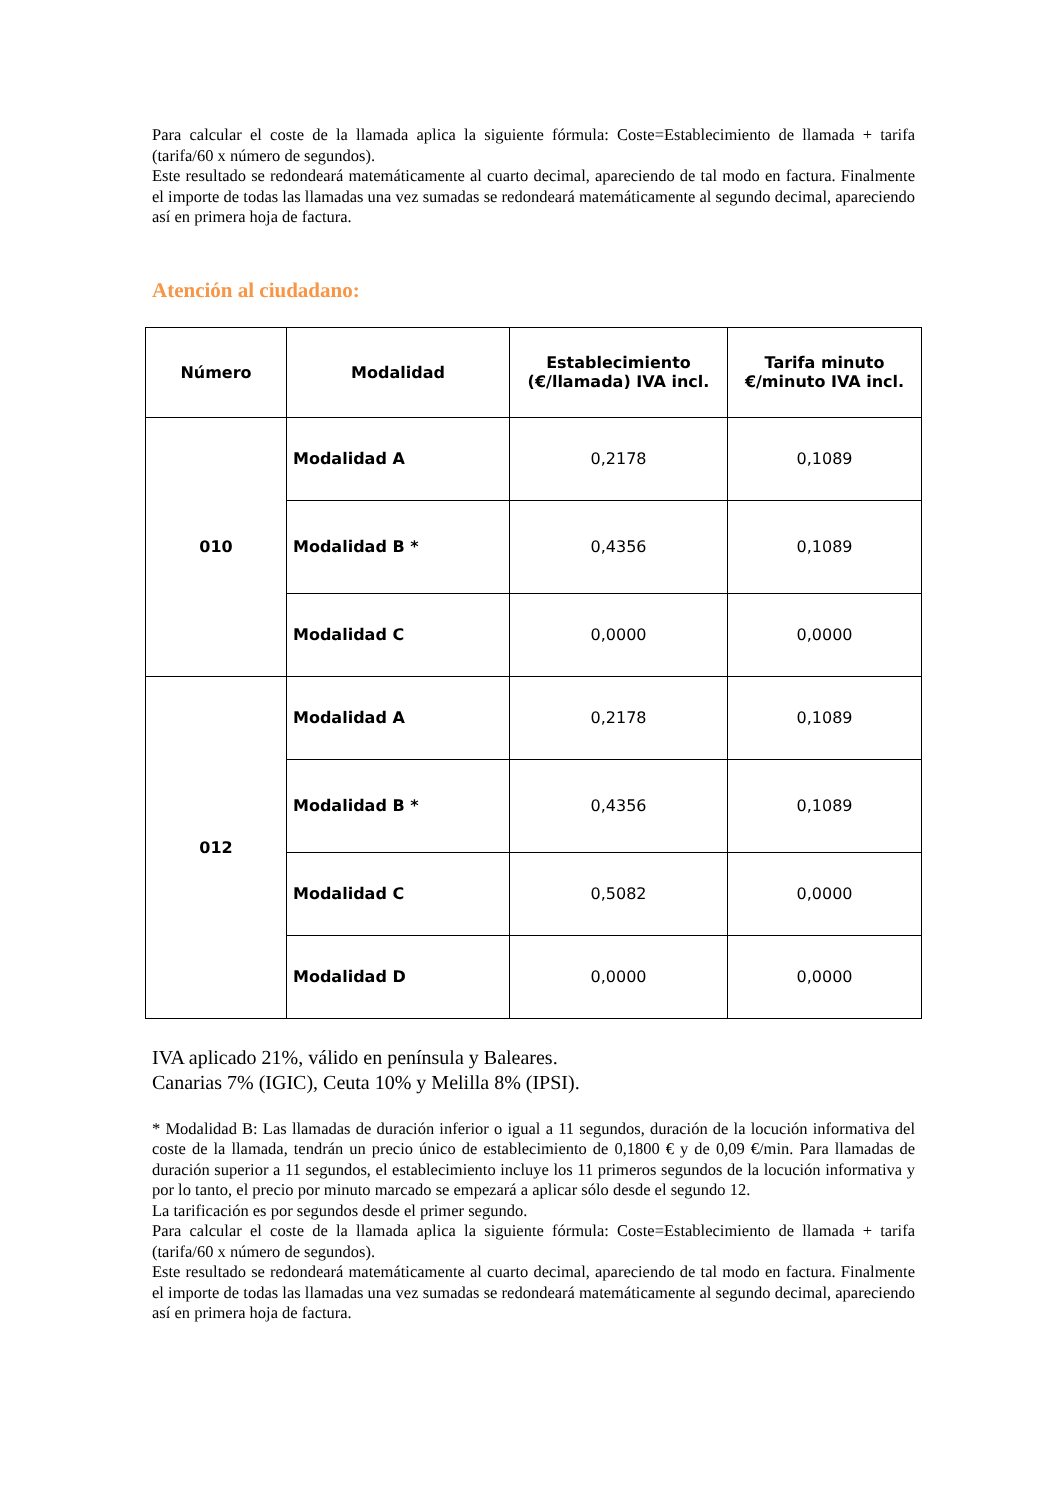Para calcular el coste de la llamada aplica la siguiente fórmula: Coste=Establecimiento de llamada + tarifa (tarifa/60 x número de segundos).
Este resultado se redondeará matemáticamente al cuarto decimal, apareciendo de tal modo en factura. Finalmente el importe de todas las llamadas una vez sumadas se redondeará matemáticamente al segundo decimal, apareciendo así en primera hoja de factura.
Atención al ciudadano:
| Número | Modalidad | Establecimiento (€/llamada) IVA incl. | Tarifa minuto €/minuto IVA incl. |
| --- | --- | --- | --- |
| 010 | Modalidad A | 0,2178 | 0,1089 |
| | Modalidad B * | 0,4356 | 0,1089 |
| | Modalidad C | 0,0000 | 0,0000 |
| 012 | Modalidad A | 0,2178 | 0,1089 |
| | Modalidad B * | 0,4356 | 0,1089 |
| | Modalidad C | 0,5082 | 0,0000 |
| | Modalidad D | 0,0000 | 0,0000 |
IVA aplicado 21%, válido en península y Baleares.
Canarias 7% (IGIC), Ceuta 10% y Melilla 8% (IPSI).
* Modalidad B: Las llamadas de duración inferior o igual a 11 segundos, duración de la locución informativa del coste de la llamada, tendrán un precio único de establecimiento de 0,1800 € y de 0,09 €/min. Para llamadas de duración superior a 11 segundos, el establecimiento incluye los 11 primeros segundos de la locución informativa y por lo tanto, el precio por minuto marcado se empezará a aplicar sólo desde el segundo 12.
La tarificación es por segundos desde el primer segundo.
Para calcular el coste de la llamada aplica la siguiente fórmula: Coste=Establecimiento de llamada + tarifa (tarifa/60 x número de segundos).
Este resultado se redondeará matemáticamente al cuarto decimal, apareciendo de tal modo en factura. Finalmente el importe de todas las llamadas una vez sumadas se redondeará matemáticamente al segundo decimal, apareciendo así en primera hoja de factura.